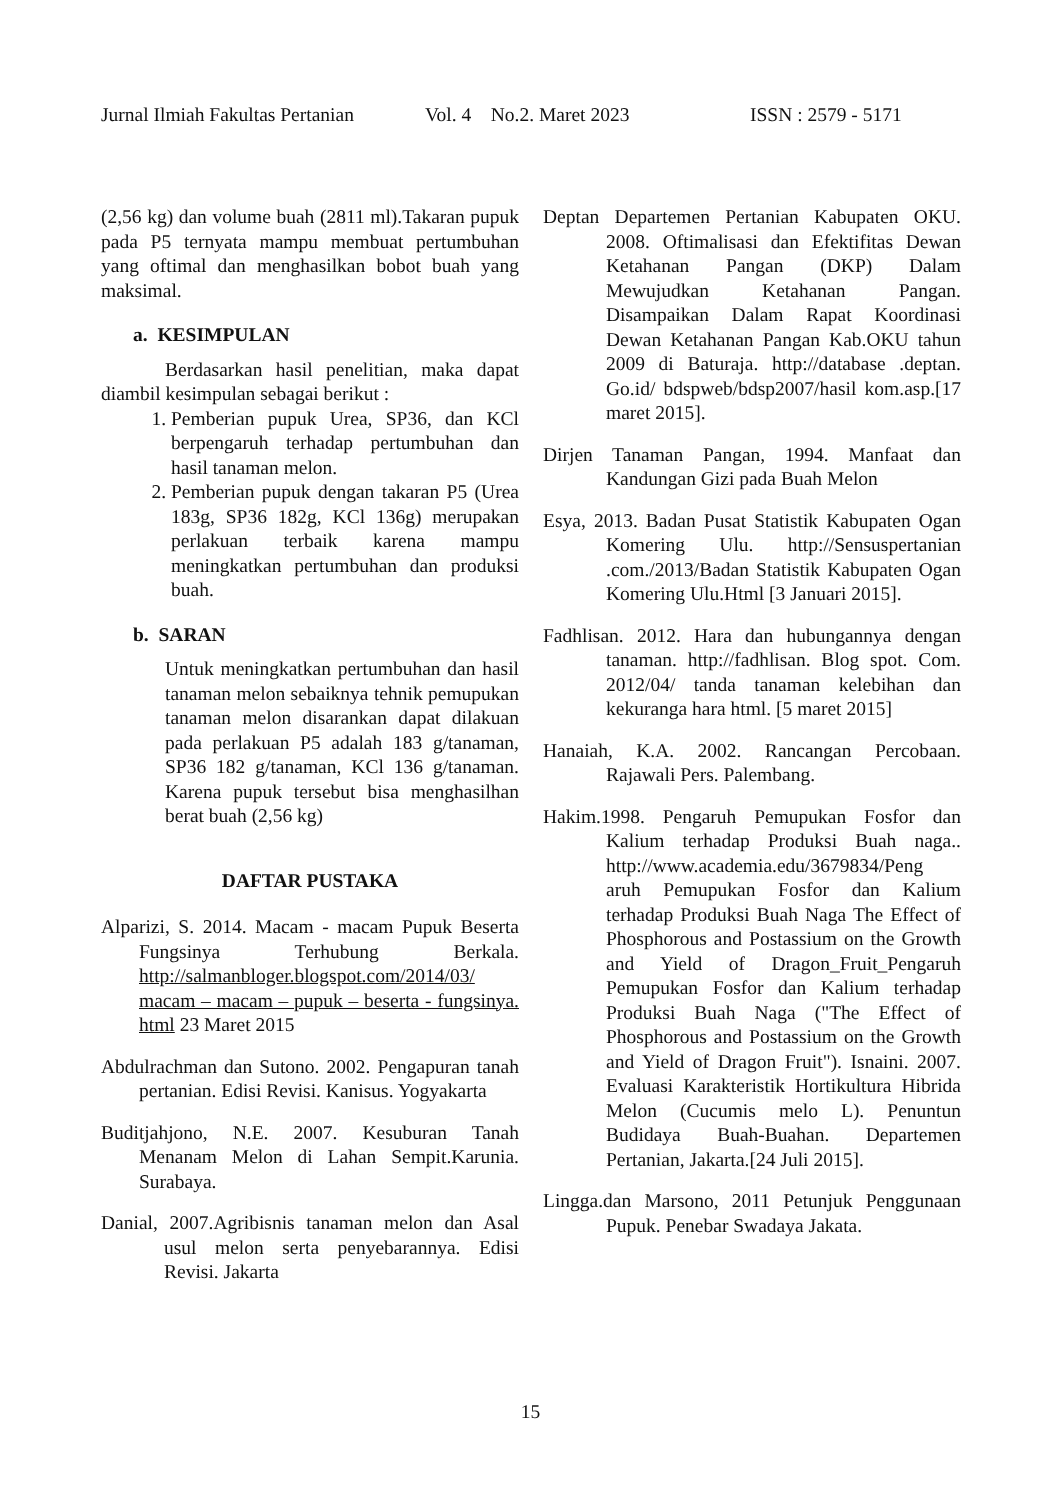Jurnal Ilmiah Fakultas Pertanian Vol. 4 No.2. Maret 2023 ISSN : 2579 - 5171
(2,56 kg) dan volume buah (2811 ml).Takaran pupuk pada P5 ternyata mampu membuat pertumbuhan yang oftimal dan menghasilkan bobot buah yang maksimal.
a. KESIMPULAN
Berdasarkan hasil penelitian, maka dapat diambil kesimpulan sebagai berikut :
1. Pemberian pupuk Urea, SP36, dan KCl berpengaruh terhadap pertumbuhan dan hasil tanaman melon.
2. Pemberian pupuk dengan takaran P5 (Urea 183g, SP36 182g, KCl 136g) merupakan perlakuan terbaik karena mampu meningkatkan pertumbuhan dan produksi buah.
b. SARAN
Untuk meningkatkan pertumbuhan dan hasil tanaman melon sebaiknya tehnik pemupukan tanaman melon disarankan dapat dilakuan pada perlakuan P5 adalah 183 g/tanaman, SP36 182 g/tanaman, KCl 136 g/tanaman. Karena pupuk tersebut bisa menghasilhan berat buah (2,56 kg)
DAFTAR PUSTAKA
Alparizi, S. 2014. Macam - macam Pupuk Beserta Fungsinya Terhubung Berkala. http://salmanbloger.blogspot.com/2014/03/ macam – macam – pupuk – beserta - fungsinya. html 23 Maret 2015
Abdulrachman dan Sutono. 2002. Pengapuran tanah pertanian. Edisi Revisi. Kanisus. Yogyakarta
Buditjahjono, N.E. 2007. Kesuburan Tanah Menanam Melon di Lahan Sempit.Karunia. Surabaya.
Danial, 2007.Agribisnis tanaman melon dan Asal usul melon serta penyebarannya. Edisi Revisi. Jakarta
Deptan Departemen Pertanian Kabupaten OKU. 2008. Oftimalisasi dan Efektifitas Dewan Ketahanan Pangan (DKP) Dalam Mewujudkan Ketahanan Pangan. Disampaikan Dalam Rapat Koordinasi Dewan Ketahanan Pangan Kab.OKU tahun 2009 di Baturaja. http://database .deptan. Go.id/ bdspweb/bdsp2007/hasil kom.asp.[17 maret 2015].
Dirjen Tanaman Pangan, 1994. Manfaat dan Kandungan Gizi pada Buah Melon
Esya, 2013. Badan Pusat Statistik Kabupaten Ogan Komering Ulu. http://Sensuspertanian .com./2013/Badan Statistik Kabupaten Ogan Komering Ulu.Html [3 Januari 2015].
Fadhlisan. 2012. Hara dan hubungannya dengan tanaman. http://fadhlisan. Blog spot. Com. 2012/04/ tanda tanaman kelebihan dan kekuranga hara html. [5 maret 2015]
Hanaiah, K.A. 2002. Rancangan Percobaan. Rajawali Pers. Palembang.
Hakim.1998. Pengaruh Pemupukan Fosfor dan Kalium terhadap Produksi Buah naga.. http://www.academia.edu/3679834/Peng aruh Pemupukan Fosfor dan Kalium terhadap Produksi Buah Naga The Effect of Phosphorous and Postassium on the Growth and Yield of Dragon_Fruit_Pengaruh Pemupukan Fosfor dan Kalium terhadap Produksi Buah Naga ("The Effect of Phosphorous and Postassium on the Growth and Yield of Dragon Fruit"). Isnaini. 2007. Evaluasi Karakteristik Hortikultura Hibrida Melon (Cucumis melo L). Penuntun Budidaya Buah-Buahan. Departemen Pertanian, Jakarta.[24 Juli 2015].
Lingga.dan Marsono, 2011 Petunjuk Penggunaan Pupuk. Penebar Swadaya Jakata.
15